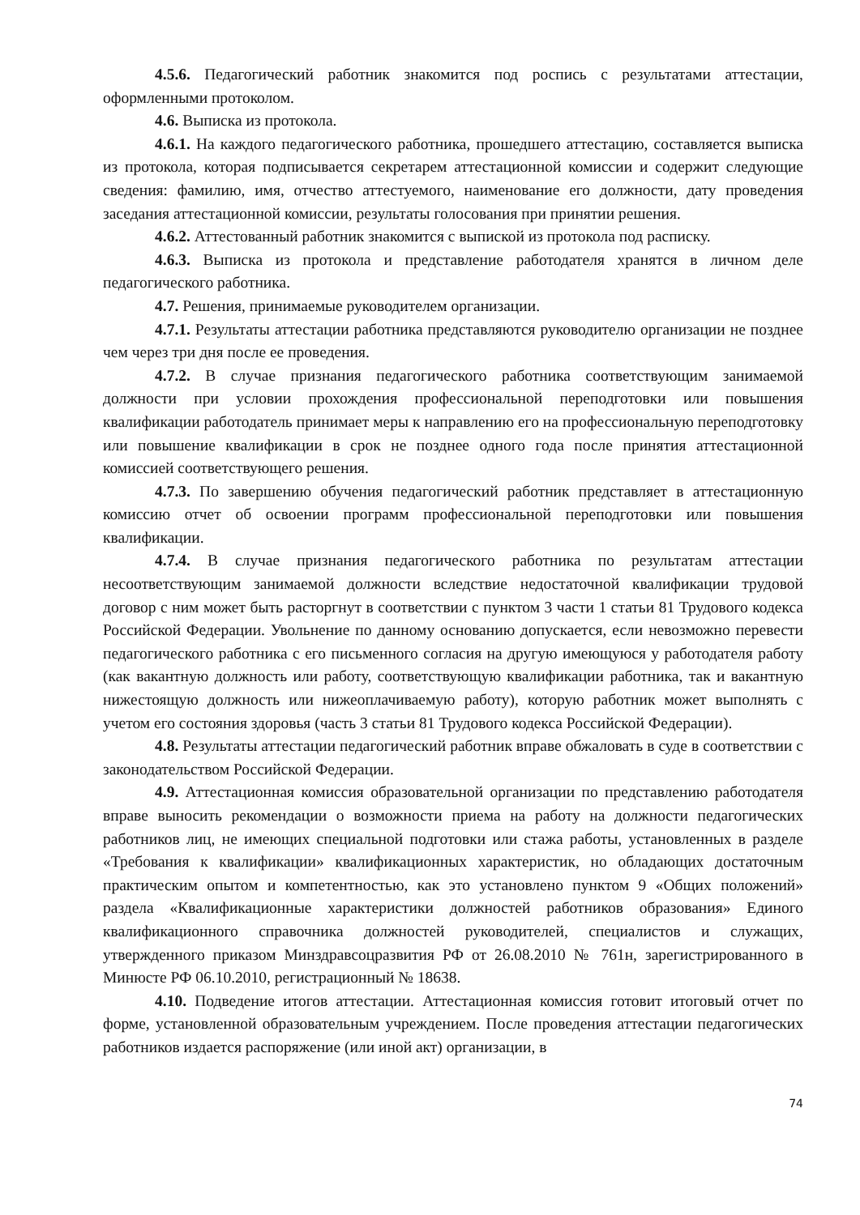4.5.6. Педагогический работник знакомится под роспись с результатами аттестации, оформленными протоколом.
4.6. Выписка из протокола.
4.6.1. На каждого педагогического работника, прошедшего аттестацию, составляется выписка из протокола, которая подписывается секретарем аттестационной комиссии и содержит следующие сведения: фамилию, имя, отчество аттестуемого, наименование его должности, дату проведения заседания аттестационной комиссии, результаты голосования при принятии решения.
4.6.2. Аттестованный работник знакомится с выпиской из протокола под расписку.
4.6.3. Выписка из протокола и представление работодателя хранятся в личном деле педагогического работника.
4.7. Решения, принимаемые руководителем организации.
4.7.1. Результаты аттестации работника представляются руководителю организации не позднее чем через три дня после ее проведения.
4.7.2. В случае признания педагогического работника соответствующим занимаемой должности при условии прохождения профессиональной переподготовки или повышения квалификации работодатель принимает меры к направлению его на профессиональную переподготовку или повышение квалификации в срок не позднее одного года после принятия аттестационной комиссией соответствующего решения.
4.7.3. По завершению обучения педагогический работник представляет в аттестационную комиссию отчет об освоении программ профессиональной переподготовки или повышения квалификации.
4.7.4. В случае признания педагогического работника по результатам аттестации несоответствующим занимаемой должности вследствие недостаточной квалификации трудовой договор с ним может быть расторгнут в соответствии с пунктом 3 части 1 статьи 81 Трудового кодекса Российской Федерации. Увольнение по данному основанию допускается, если невозможно перевести педагогического работника с его письменного согласия на другую имеющуюся у работодателя работу (как вакантную должность или работу, соответствующую квалификации работника, так и вакантную нижестоящую должность или нижеоплачиваемую работу), которую работник может выполнять с учетом его состояния здоровья (часть 3 статьи 81 Трудового кодекса Российской Федерации).
4.8. Результаты аттестации педагогический работник вправе обжаловать в суде в соответствии с законодательством Российской Федерации.
4.9. Аттестационная комиссия образовательной организации по представлению работодателя вправе выносить рекомендации о возможности приема на работу на должности педагогических работников лиц, не имеющих специальной подготовки или стажа работы, установленных в разделе «Требования к квалификации» квалификационных характеристик, но обладающих достаточным практическим опытом и компетентностью, как это установлено пунктом 9 «Общих положений» раздела «Квалификационные характеристики должностей работников образования» Единого квалификационного справочника должностей руководителей, специалистов и служащих, утвержденного приказом Минздравсоцразвития РФ от 26.08.2010 № 761н, зарегистрированного в Минюсте РФ 06.10.2010, регистрационный № 18638.
4.10. Подведение итогов аттестации. Аттестационная комиссия готовит итоговый отчет по форме, установленной образовательным учреждением. После проведения аттестации педагогических работников издается распоряжение (или иной акт) организации, в
74